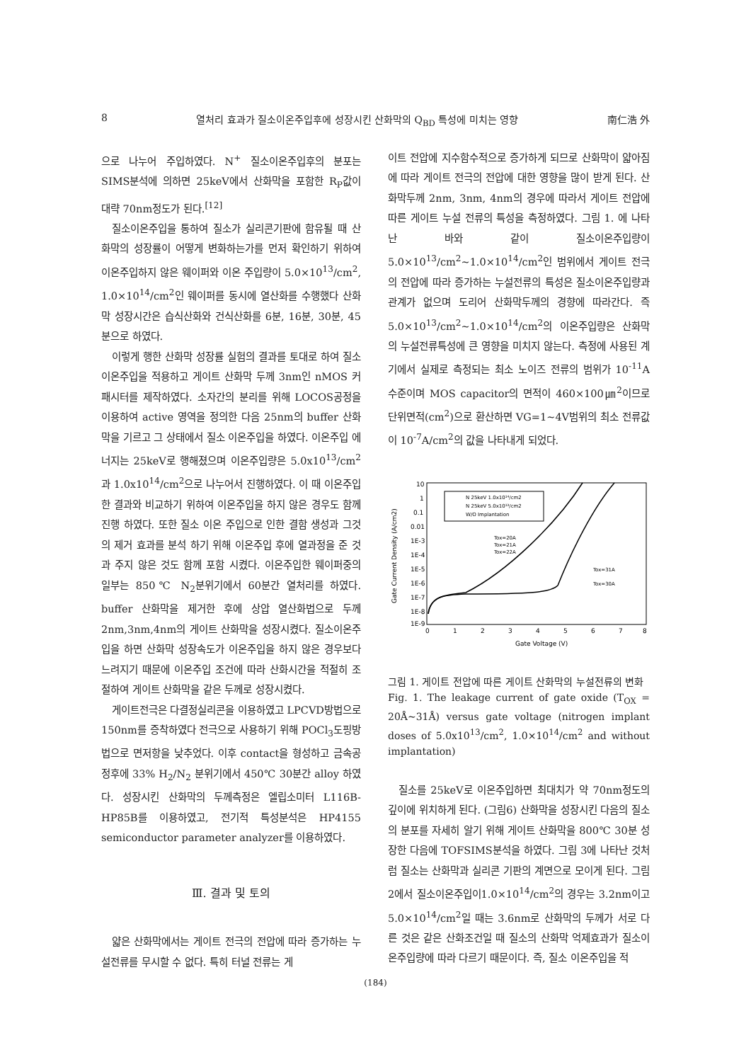8 열처리 효과가 질소이온주입후에 성장시킨 산화막의 Q<sub>BD</sub> 특성에 미치는 영향 南仁浩 外
으로 나누어 주입하였다. N<sup>+</sup> 질소이온주입후의 분포는 SIMS분석에 의하면 25keV에서 산화막을 포함한 R<sub>P</sub>값이 대략 70nm정도가 된다.<sup>[12]</sup>
질소이온주입을 통하여 질소가 실리콘기판에 함유될 때 산화막의 성장률이 어떻게 변화하는가를 먼저 확인하기 위하여 이온주입하지 않은 웨이퍼와 이온 주입량이 5.0×10<sup>13</sup>/cm<sup>2</sup>, 1.0×10<sup>14</sup>/cm<sup>2</sup>인 웨이퍼를 동시에 열산화를 수행했다 산화막 성장시간은 습식산화와 건식산화를 6분, 16분, 30분, 45분으로 하였다.
이렇게 행한 산화막 성장률 실험의 결과를 토대로 하여 질소이온주입을 적용하고 게이트 산화막 두께 3nm인 nMOS 커패시터를 제작하였다. 소자간의 분리를 위해 LOCOS공정을 이용하여 active 영역을 정의한 다음 25nm의 buffer 산화막을 기르고 그 상태에서 질소 이온주입을 하였다. 이온주입 에너지는 25keV로 행해졌으며 이온주입량은 5.0x10<sup>13</sup>/cm<sup>2</sup>과 1.0x10<sup>14</sup>/cm<sup>2</sup>으로 나누어서 진행하였다. 이 때 이온주입한 결과와 비교하기 위하여 이온주입을 하지 않은 경우도 함께 진행 하였다. 또한 질소 이온 주입으로 인한 결함 생성과 그것의 제거 효과를 분석 하기 위해 이온주입 후에 열과정을 준 것과 주지 않은 것도 함께 포함 시켰다. 이온주입한 웨이퍼중의 일부는 850℃ N<sub>2</sub>분위기에서 60분간 열처리를 하였다. buffer 산화막을 제거한 후에 상압 열산화법으로 두께 2nm,3nm,4nm의 게이트 산화막을 성장시켰다. 질소이온주입을 하면 산화막 성장속도가 이온주입을 하지 않은 경우보다 느려지기 때문에 이온주입 조건에 따라 산화시간을 적절히 조절하여 게이트 산화막을 같은 두께로 성장시켰다.
게이트전극은 다결정실리콘을 이용하였고 LPCVD방법으로 150nm를 증착하였다 전극으로 사용하기 위해 POCl<sub>3</sub>도핑방법으로 면저항을 낮추었다. 이후 contact을 형성하고 금속공정후에 33% H<sub>2</sub>/N<sub>2</sub> 분위기에서 450℃ 30분간 alloy 하였다. 성장시킨 산화막의 두께측정은 엘립소미터 L116B-HP85B를 이용하였고, 전기적 특성분석은 HP4155 semiconductor parameter analyzer를 이용하였다.
Ⅲ. 결과 및 토의
얇은 산화막에서는 게이트 전극의 전압에 따라 증가하는 누설전류를 무시할 수 없다. 특히 터널 전류는 게
이트 전압에 지수함수적으로 증가하게 되므로 산화막이 얇아짐에 따라 게이트 전극의 전압에 대한 영향을 많이 받게 된다. 산화막두께 2nm, 3nm, 4nm의 경우에 따라서 게이트 전압에 따른 게이트 누설 전류의 특성을 측정하였다. 그림 1. 에 나타난 바와 같이 질소이온주입량이 5.0×10<sup>13</sup>/cm<sup>2</sup>~1.0×10<sup>14</sup>/cm<sup>2</sup>인 범위에서 게이트 전극의 전압에 따라 증가하는 누설전류의 특성은 질소이온주입량과 관계가 없으며 도리어 산화막두께의 경향에 따라간다. 즉 5.0×10<sup>13</sup>/cm<sup>2</sup>~1.0×10<sup>14</sup>/cm<sup>2</sup>의 이온주입량은 산화막의 누설전류특성에 큰 영향을 미치지 않는다. 측정에 사용된 계기에서 실제로 측정되는 최소 노이즈 전류의 범위가 10<sup>-11</sup>A 수준이며 MOS capacitor의 면적이 460×100㎛<sup>2</sup>이므로 단위면적(cm<sup>2</sup>)으로 환산하면 VG=1~4V범위의 최소 전류값이 10<sup>-7</sup>A/cm<sup>2</sup>의 값을 나타내게 되었다.
10
1
0.1
0.01
1E-3
1E-4
1E-5
1E-6
1E-7
1E-8
1E-9
0
1
2
3
4
5
6
7
8
Gate Voltage (V)
Gate Current Density (A/cm2)
N 25keV 1.0x10¹⁴/cm2
N 25keV 5.0x10¹³/cm2
W/O Implantation
Tox=20A
Tox=21A
Tox=22A
Tox=31A
Tox=30A
그림 1. 게이트 전압에 따른 게이트 산화막의 누설전류의 변화
Fig. 1. The leakage current of gate oxide (T<sub>OX</sub> = 20Å~31Å) versus gate voltage (nitrogen implant doses of 5.0x10<sup>13</sup>/cm<sup>2</sup>, 1.0×10<sup>14</sup>/cm<sup>2</sup> and without implantation)
질소를 25keV로 이온주입하면 최대치가 약 70nm정도의 깊이에 위치하게 된다. (그림6) 산화막을 성장시킨 다음의 질소의 분포를 자세히 알기 위해 게이트 산화막을 800℃ 30분 성장한 다음에 TOFSIMS분석을 하였다. 그림 3에 나타난 것처럼 질소는 산화막과 실리콘 기판의 계면으로 모이게 된다. 그림 2에서 질소이온주입이1.0×10<sup>14</sup>/cm<sup>2</sup>의 경우는 3.2nm이고 5.0×10<sup>14</sup>/cm<sup>2</sup>일 때는 3.6nm로 산화막의 두께가 서로 다른 것은 같은 산화조건일 때 질소의 산화막 억제효과가 질소이온주입량에 따라 다르기 때문이다. 즉, 질소 이온주입을 적
(184)